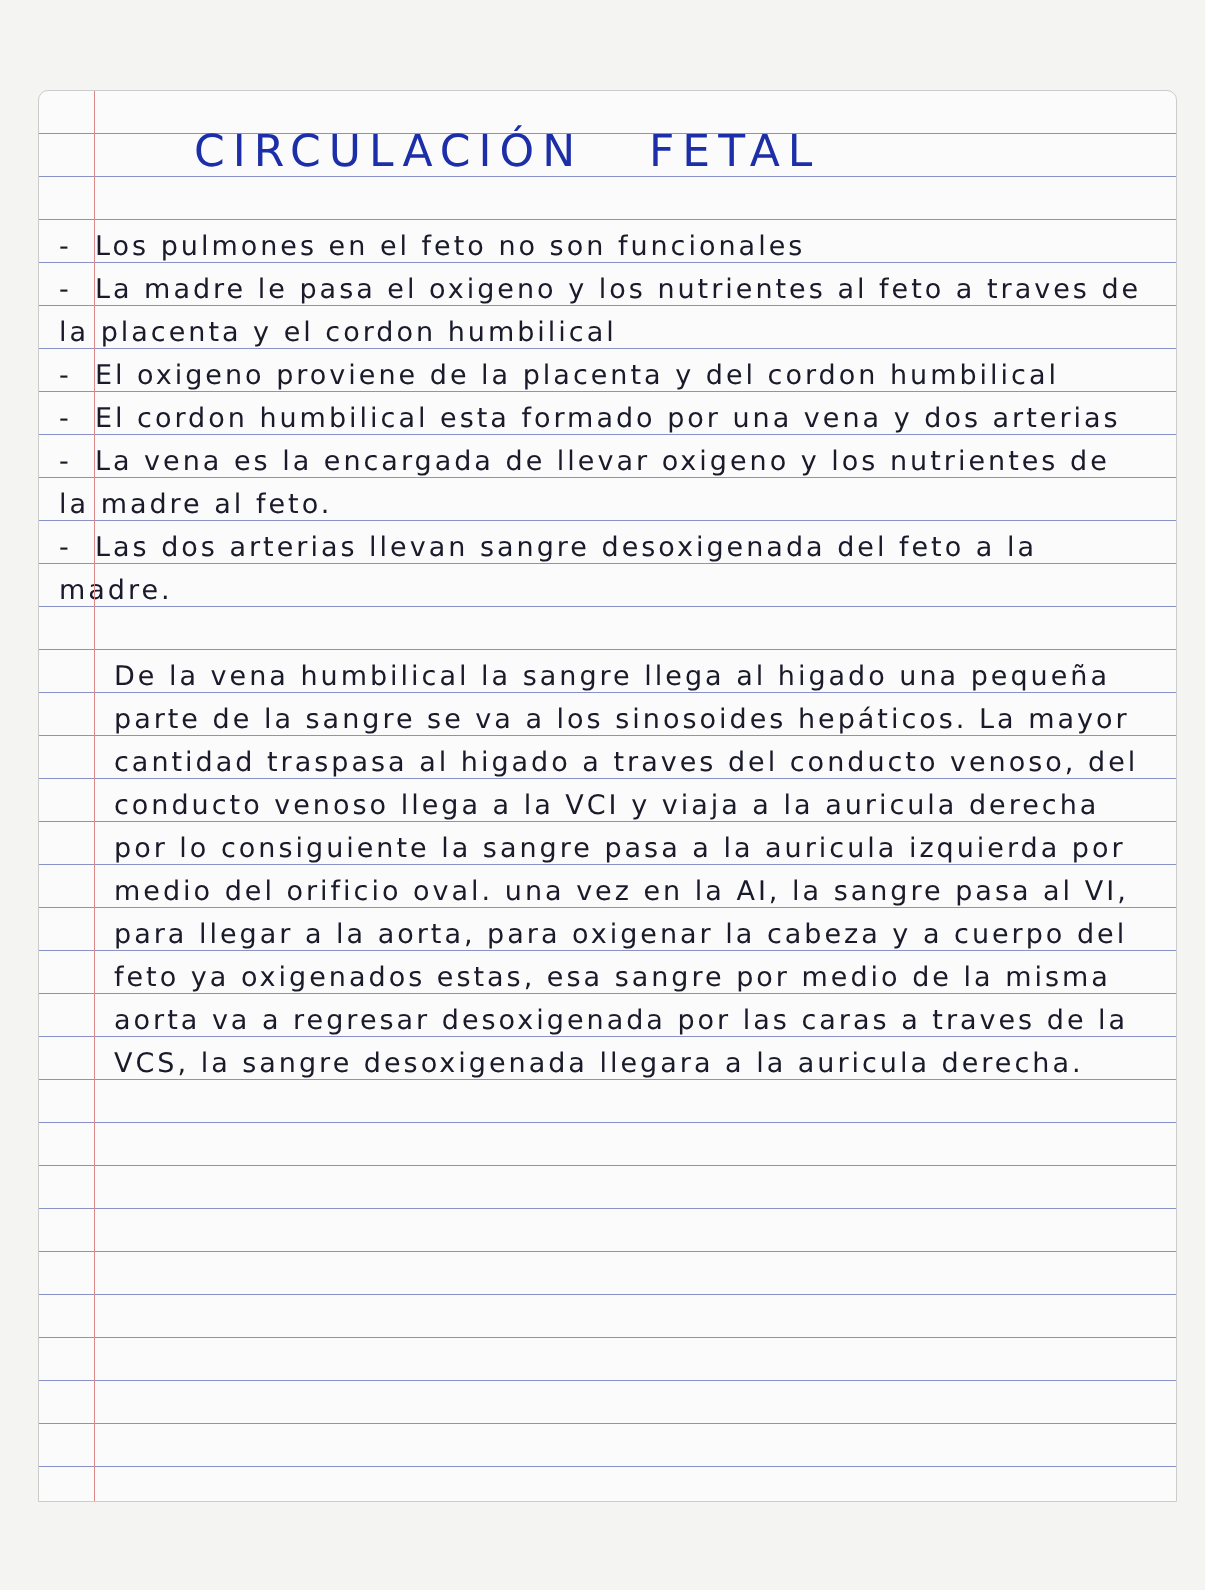CIRCULACIÓN FETAL
- Los pulmones en el feto no son funcionales
- La madre le pasa el oxigeno y los nutrientes al feto a traves de la placenta y el cordon humbilical
- El oxigeno proviene de la placenta y del cordon humbilical
- El cordon humbilical esta formado por una vena y dos arterias
- La vena es la encargada de llevar oxigeno y los nutrientes de la madre al feto.
- Las dos arterias llevan sangre desoxigenada del feto a la madre.
De la vena humbilical la sangre llega al higado una pequeña parte de la sangre se va a los sinosoides hepáticos. La mayor cantidad traspasa al higado a traves del conducto venoso, del conducto venoso llega a la VCI y viaja a la auricula derecha por lo consiguiente la sangre pasa a la auricula izquierda por medio del orificio oval. una vez en la AI, la sangre pasa al VI, para llegar a la aorta, para oxigenar la cabeza y a cuerpo del feto ya oxigenados estas, esa sangre por medio de la misma aorta va a regresar desoxigenada por las caras a traves de la VCS, la sangre desoxigenada llegara a la auricula derecha.